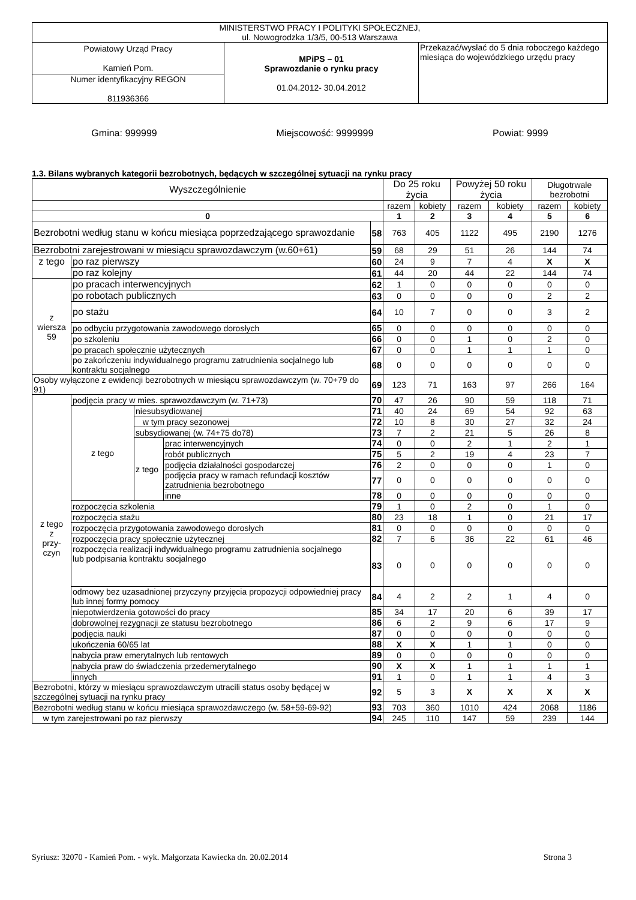| MINISTERSTWO PRACY I POLITYKI SPOŁECZNEJ, ul. Nowogrodzka 1/3/5, 00-513 Warszawa | | |
| Powiatowy Urząd Pracy Kamień Pom. | MPiPS – 01 Sprawozdanie o rynku pracy 01.04.2012- 30.04.2012 | Przekazać/wysłać do 5 dnia roboczego każdego miesiąca do wojewódzkiego urzędu pracy |
| Numer identyfikacyjny REGON 811936366 | | |
Gmina: 999999 Miejscowość: 9999999 Powiat: 9999
1.3. Bilans wybranych kategorii bezrobotnych, będących w szczególnej sytuacji na rynku pracy
| Wyszczególnienie | | | | | Do 25 roku życia | | Powyżej 50 roku życia | | Długotrwale bezrobotni | |
| --- | --- | --- | --- | --- | --- | --- | --- | --- | --- | --- |
| | | | | | razem | kobiety | razem | kobiety | razem | kobiety |
| 0 | | | | | 1 | 2 | 3 | 4 | 5 | 6 |
| Bezrobotni według stanu w końcu miesiąca poprzedzającego sprawozdanie | | | | 58 | 763 | 405 | 1122 | 495 | 2190 | 1276 |
| Bezrobotni zarejestrowani w miesiącu sprawozdawczym (w.60+61) | | | | 59 | 68 | 29 | 51 | 26 | 144 | 74 |
| z tego | po raz pierwszy | | | 60 | 24 | 9 | 7 | 4 | X | X |
| | po raz kolejny | | | 61 | 44 | 20 | 44 | 22 | 144 | 74 |
| z wiersza 59 | po pracach interwencyjnych | | | 62 | 1 | 0 | 0 | 0 | 0 | 0 |
| | po robotach publicznych | | | 63 | 0 | 0 | 0 | 0 | 2 | 2 |
| | po stażu | | | 64 | 10 | 7 | 0 | 0 | 3 | 2 |
| | po odbyciu przygotowania zawodowego dorosłych | | | 65 | 0 | 0 | 0 | 0 | 0 | 0 |
| | po szkoleniu | | | 66 | 0 | 0 | 1 | 0 | 2 | 0 |
| | po pracach społecznie użytecznych | | | 67 | 0 | 0 | 1 | 1 | 1 | 0 |
| | po zakończeniu indywidualnego programu zatrudnienia socjalnego lub kontraktu socjalnego | | | 68 | 0 | 0 | 0 | 0 | 0 | 0 |
| Osoby wyłączone z ewidencji bezrobotnych w miesiącu sprawozdawczym (w. 70+79 do 91) | | | | 69 | 123 | 71 | 163 | 97 | 266 | 164 |
| z tego z przy- czyn | podjęcia pracy w mies. sprawozdawczym (w. 71+73) | | | 70 | 47 | 26 | 90 | 59 | 118 | 71 |
| | z tego | niesubsydiowanej | | 71 | 40 | 24 | 69 | 54 | 92 | 63 |
| | | w tym pracy sezonowej | | 72 | 10 | 8 | 30 | 27 | 32 | 24 |
| | | subsydiowanej (w. 74+75 do78) | | 73 | 7 | 2 | 21 | 5 | 26 | 8 |
| | | z tego | prac interwencyjnych | 74 | 0 | 0 | 2 | 1 | 2 | 1 |
| | | | robót publicznych | 75 | 5 | 2 | 19 | 4 | 23 | 7 |
| | | | podjęcia działalności gospodarczej | 76 | 2 | 0 | 0 | 0 | 1 | 0 |
| | | | podjęcia pracy w ramach refundacji kosztów zatrudnienia bezrobotnego | 77 | 0 | 0 | 0 | 0 | 0 | 0 |
| | | | inne | 78 | 0 | 0 | 0 | 0 | 0 | 0 |
| | rozpoczęcia szkolenia | | | 79 | 1 | 0 | 2 | 0 | 1 | 0 |
| | rozpoczęcia stażu | | | 80 | 23 | 18 | 1 | 0 | 21 | 17 |
| | rozpoczęcia przygotowania zawodowego dorosłych | | | 81 | 0 | 0 | 0 | 0 | 0 | 0 |
| | rozpoczęcia pracy społecznie użytecznej | | | 82 | 7 | 6 | 36 | 22 | 61 | 46 |
| | rozpoczęcia realizacji indywidualnego programu zatrudnienia socjalnego lub podpisania kontraktu socjalnego | | | 83 | 0 | 0 | 0 | 0 | 0 | 0 |
| | odmowy bez uzasadnionej przyczyny przyjęcia propozycji odpowiedniej pracy lub innej formy pomocy | | | 84 | 4 | 2 | 2 | 1 | 4 | 0 |
| | niepotwierdzenia gotowości do pracy | | | 85 | 34 | 17 | 20 | 6 | 39 | 17 |
| | dobrowolnej rezygnacji ze statusu bezrobotnego | | | 86 | 6 | 2 | 9 | 6 | 17 | 9 |
| | podjęcia nauki | | | 87 | 0 | 0 | 0 | 0 | 0 | 0 |
| | ukończenia 60/65 lat | | | 88 | X | X | 1 | 1 | 0 | 0 |
| | nabycia praw emerytalnych lub rentowych | | | 89 | 0 | 0 | 0 | 0 | 0 | 0 |
| | nabycia praw do świadczenia przedemerytalnego | | | 90 | X | X | 1 | 1 | 1 | 1 |
| | innych | | | 91 | 1 | 0 | 1 | 1 | 4 | 3 |
| Bezrobotni, którzy w miesiącu sprawozdawczym utracili status osoby będącej w szczególnej sytuacji na rynku pracy | | | | 92 | 5 | 3 | X | X | X | X |
| Bezrobotni według stanu w końcu miesiąca sprawozdawczego (w. 58+59-69-92) | | | | 93 | 703 | 360 | 1010 | 424 | 2068 | 1186 |
| w tym zarejestrowani po raz pierwszy | | | | 94 | 245 | 110 | 147 | 59 | 239 | 144 |
Syriusz: 32070 - Kamień Pom. - wyk. Małgorzata Kawiecka dn. 20.02.2014 Strona 3